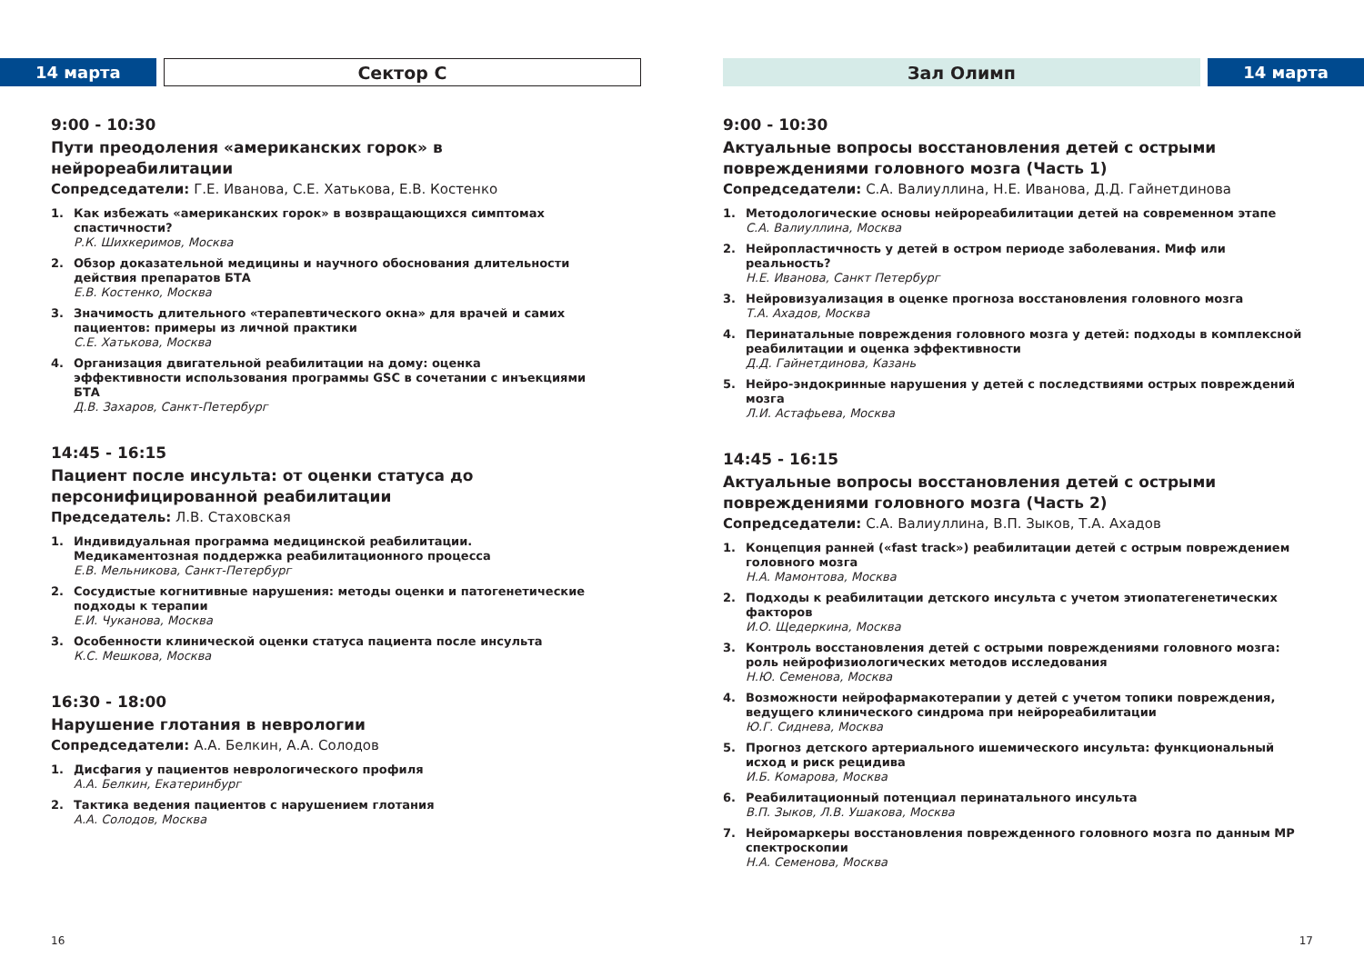14 марта Сектор С
9:00 - 10:30
Пути преодоления «американских горок» в нейрореабилитации
Сопредседатели: Г.Е. Иванова, С.Е. Хатькова, Е.В. Костенко
1. Как избежать «американских горок» в возвращающихся симптомах спастичности?
Р.К. Шихкеримов, Москва
2. Обзор доказательной медицины и научного обоснования длительности действия препаратов БТА
Е.В. Костенко, Москва
3. Значимость длительного «терапевтического окна» для врачей и самих пациентов: примеры из личной практики
С.Е. Хатькова, Москва
4. Организация двигательной реабилитации на дому: оценка эффективности использования программы GSC в сочетании с инъекциями БТА
Д.В. Захаров, Санкт-Петербург
14:45 - 16:15
Пациент после инсульта: от оценки статуса до персонифицированной реабилитации
Председатель: Л.В. Стаховская
1. Индивидуальная программа медицинской реабилитации.
Медикаментозная поддержка реабилитационного процесса
Е.В. Мельникова, Санкт-Петербург
2. Сосудистые когнитивные нарушения: методы оценки и патогенетические подходы к терапии
Е.И. Чуканова, Москва
3. Особенности клинической оценки статуса пациента после инсульта
К.С. Мешкова, Москва
16:30 - 18:00
Нарушение глотания в неврологии
Сопредседатели: А.А. Белкин, А.А. Солодов
1. Дисфагия у пациентов неврологического профиля
А.А. Белкин, Екатеринбург
2. Тактика ведения пациентов с нарушением глотания
А.А. Солодов, Москва
16
Зал Олимп 14 марта
9:00 - 10:30
Актуальные вопросы восстановления детей с острыми повреждениями головного мозга (Часть 1)
Сопредседатели: С.А. Валиуллина, Н.Е. Иванова, Д.Д. Гайнетдинова
1. Методологические основы нейрореабилитации детей на современном этапе
С.А. Валиуллина, Москва
2. Нейропластичность у детей в остром периоде заболевания. Миф или реальность?
Н.Е. Иванова, Санкт Петербург
3. Нейровизуализация в оценке прогноза восстановления головного мозга
Т.А. Ахадов, Москва
4. Перинатальные повреждения головного мозга у детей: подходы в комплексной реабилитации и оценка эффективности
Д.Д. Гайнетдинова, Казань
5. Нейро-эндокринные нарушения у детей с последствиями острых повреждений мозга
Л.И. Астафьева, Москва
14:45 - 16:15
Актуальные вопросы восстановления детей с острыми повреждениями головного мозга (Часть 2)
Сопредседатели: С.А. Валиуллина, В.П. Зыков, Т.А. Ахадов
1. Концепция ранней («fast track») реабилитации детей с острым повреждением головного мозга
Н.А. Мамонтова, Москва
2. Подходы к реабилитации детского инсульта с учетом этиопатегенетических факторов
И.О. Щедеркина, Москва
3. Контроль восстановления детей с острыми повреждениями головного мозга: роль нейрофизиологических методов исследования
Н.Ю. Семенова, Москва
4. Возможности нейрофармакотерапии у детей с учетом топики повреждения, ведущего клинического синдрома при нейрореабилитации
Ю.Г. Сиднева, Москва
5. Прогноз детского артериального ишемического инсульта: функциональный исход и риск рецидива
И.Б. Комарова, Москва
6. Реабилитационный потенциал перинатального инсульта
В.П. Зыков, Л.В. Ушакова, Москва
7. Нейромаркеры восстановления поврежденного головного мозга по данным МР спектроскопии
Н.А. Семенова, Москва
17